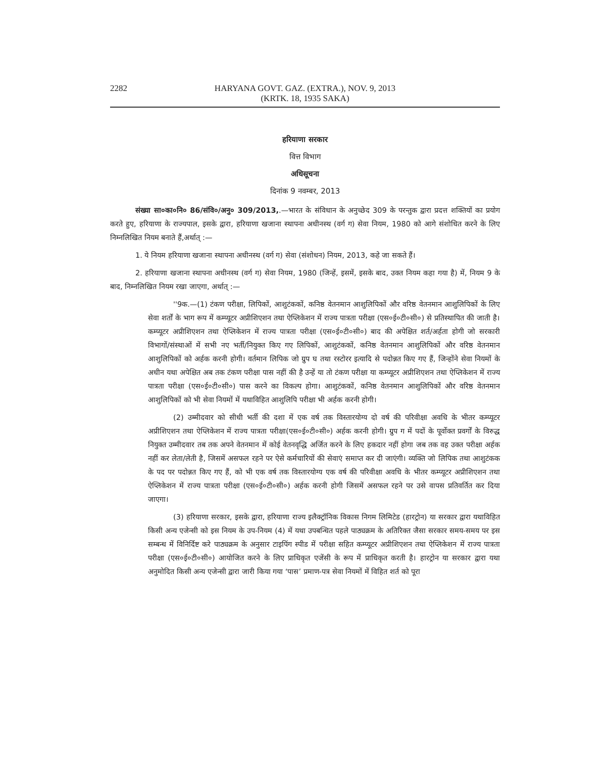2282 HARYANA GOVT. GAZ. (EXTRA.), NOV. 9, 2013
(KRTK. 18, 1935 SAKA)
हरियाणा सरकार
वित्त विभाग
अधिसूचना
दिनांक 9 नवम्बर, 2013
संख्या सा०का०नि० 86/संवि०/अनु० 309/2013,.—भारत के संविधान के अनुच्छेद 309 के परन्तुक द्वारा प्रदत्त शक्तियों का प्रयोग करते हुए, हरियाणा के राज्यपाल, इसके द्वारा, हरियाणा खजाना स्थापना अधीनस्थ (वर्ग ग) सेवा नियम, 1980 को आगे संशोधित करने के लिए निम्नलिखित नियम बनाते हैं,अर्थात् :—
1. ये नियम हरियाणा खजाना स्थापना अधीनस्थ (वर्ग ग) सेवा (संशोधन) नियम, 2013, कहे जा सकते हैं।
2. हरियाणा खजाना स्थापना अधीनस्थ (वर्ग ग) सेवा नियम, 1980 (जिन्हें, इसमें, इसके बाद, उक्त नियम कहा गया है) में, नियम 9 के बाद, निम्नलिखित नियम रखा जाएगा, अर्थात् :—
''9क.—(1) टंकण परीक्षा, लिपिकों, आशुटंककों, कनिष्ठ वेतनमान आशुलिपिकों और वरिष्ठ वेतनमान आशुलिपिकों के लिए सेवा शर्तों के भाग रूप में कम्प्यूटर अप्रीशिएशन तथा ऐप्लिकेशन में राज्य पात्रता परीक्षा (एस०ई०टी०सी०) से प्रतिस्थापित की जाती है। कम्प्यूटर अप्रीशिएशन तथा ऐप्लिकेशन में राज्य पात्रता परीक्षा (एस०ई०टी०सी०) बाद की अपेक्षित शर्त/अर्हता होगी जो सरकारी विभागों/संस्थाओं में सभी नए भर्ती/नियुक्त किए गए लिपिकों, आशुटंककों, कनिष्ठ वेतनमान आशुलिपिकों और वरिष्ठ वेतनमान आशुलिपिकों को अर्हक करनी होगी। वर्तमान लिपिक जो ग्रुप घ तथा रस्टोरर इत्यादि से पदोन्नत किए गए हैं, जिन्होंने सेवा नियमों के अधीन यथा अपेक्षित अब तक टंकण परीक्षा पास नहीं की है उन्हें या तो टंकण परीक्षा या कम्प्यूटर अप्रीशिएशन तथा ऐप्लिकेशन में राज्य पात्रता परीक्षा (एस०ई०टी०सी०) पास करने का विकल्प होगा। आशुटंककों, कनिष्ठ वेतनमान आशुलिपिकों और वरिष्ठ वेतनमान आशुलिपिकों को भी सेवा नियमों में यथाविहित आशुलिपि परीक्षा भी अर्हक करनी होगी।
(2) उम्मीदवार को सीधी भर्ती की दशा में एक वर्ष तक विस्तारयोग्य दो वर्ष की परिवीक्षा अवधि के भीतर कम्प्यूटर अप्रीशिएशन तथा ऐप्लिकेशन में राज्य पात्रता परीक्षा(एस०ई०टी०सी०) अर्हक करनी होगी। ग्रुप ग में पदों के पूर्वोक्त प्रवर्गों के विरुद्ध नियुक्त उम्मीदवार तब तक अपने वेतनमान में कोई वेतनवृद्धि अर्जित करने के लिए हकदार नहीं होगा जब तक वह उक्त परीक्षा अर्हक नहीं कर लेता/लेती है, जिसमें असफल रहने पर ऐसे कर्मचारियों की सेवाएं समाप्त कर दी जाएंगी। व्यक्ति जो लिपिक तथा आशुटंकक के पद पर पदोन्नत किए गए हैं, को भी एक वर्ष तक विस्तारयोग्य एक वर्ष की परिवीक्षा अवधि के भीतर कम्प्यूटर अप्रीशिएशन तथा ऐप्लिकेशन में राज्य पात्रता परीक्षा (एस०ई०टी०सी०) अर्हक करनी होगी जिसमें असफल रहने पर उसे वापस प्रतिवर्तित कर दिया जाएगा।
(3) हरियाणा सरकार, इसके द्वारा, हरियाणा राज्य इलैक्ट्रॉनिक विकास निगम लिमिटेड (हारट्रोन) या सरकार द्वारा यथाविहित किसी अन्य एजेन्सी को इस नियम के उप-नियम (4) में यथा उपबन्धित पहले पाठ्यक्रम के अतिरिक्त जैसा सरकार समय-समय पर इस सम्बन्ध में विनिर्दिष्ट करे पाठ्यक्रम के अनुसार टाइपिंग स्पीड में परीक्षा सहित कम्प्यूटर अप्रीशिएशन तथा ऐप्लिकेशन में राज्य पात्रता परीक्षा (एस०ई०टी०सी०) आयोजित करने के लिए प्राधिकृत एजेंसी के रूप में प्राधिकृत करती है। हारट्रोन या सरकार द्वारा यथा अनुमोदित किसी अन्य एजेन्सी द्वारा जारी किया गया ‘पास’ प्रमाण-पत्र सेवा नियमों में विहित शर्त को पूरा